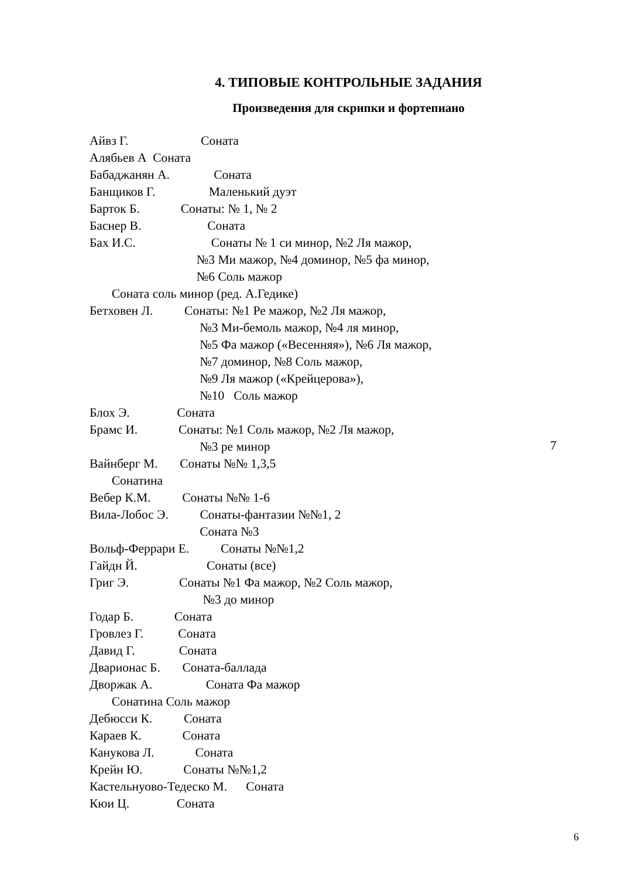4. ТИПОВЫЕ КОНТРОЛЬНЫЕ ЗАДАНИЯ
Произведения для скрипки и фортепиано
Айвз Г. Соната
Алябьев А Соната
Бабаджанян А. Соната
Банщиков Г. Маленький дуэт
Барток Б. Сонаты: № 1, № 2
Баснер В. Соната
Бах И.С. Сонаты № 1 си минор, №2 Ля мажор,
№3 Ми мажор, №4 доминор, №5 фа минор,
№6 Соль мажор
Соната соль минор (ред. А.Гедике)
Бетховен Л. Сонаты: №1 Ре мажор, №2 Ля мажор,
№3 Ми-бемоль мажор, №4 ля минор,
№5 Фа мажор («Весенняя»), №6 Ля мажор,
№7 доминор, №8 Соль мажор,
№9 Ля мажор («Крейцерова»),
№10 Соль мажор
Блох Э. Соната
Брамс И. Сонаты: №1 Соль мажор, №2 Ля мажор,
№3 ре минор
Вайнберг М. Сонаты №№ 1,3,5
Сонатина
Вебер К.М. Сонаты №№ 1-6
Вила-Лобос Э. Сонаты-фантазии №№1, 2
Соната №3
Вольф-Феррари Е. Сонаты №№1,2
Гайдн Й. Сонаты (все)
Григ Э. Сонаты №1 Фа мажор, №2 Соль мажор,
№3 до минор
Годар Б. Соната
Гровлез Г. Соната
Давид Г. Соната
Дварионас Б. Соната-баллада
Дворжак А. Соната Фа мажор
Сонатина Соль мажор
Дебюсси К. Соната
Караев К. Соната
Канукова Л. Соната
Крейн Ю. Сонаты №№1,2
Кастельнуово-Тедеско М. Соната
Кюи Ц. Соната
7
6